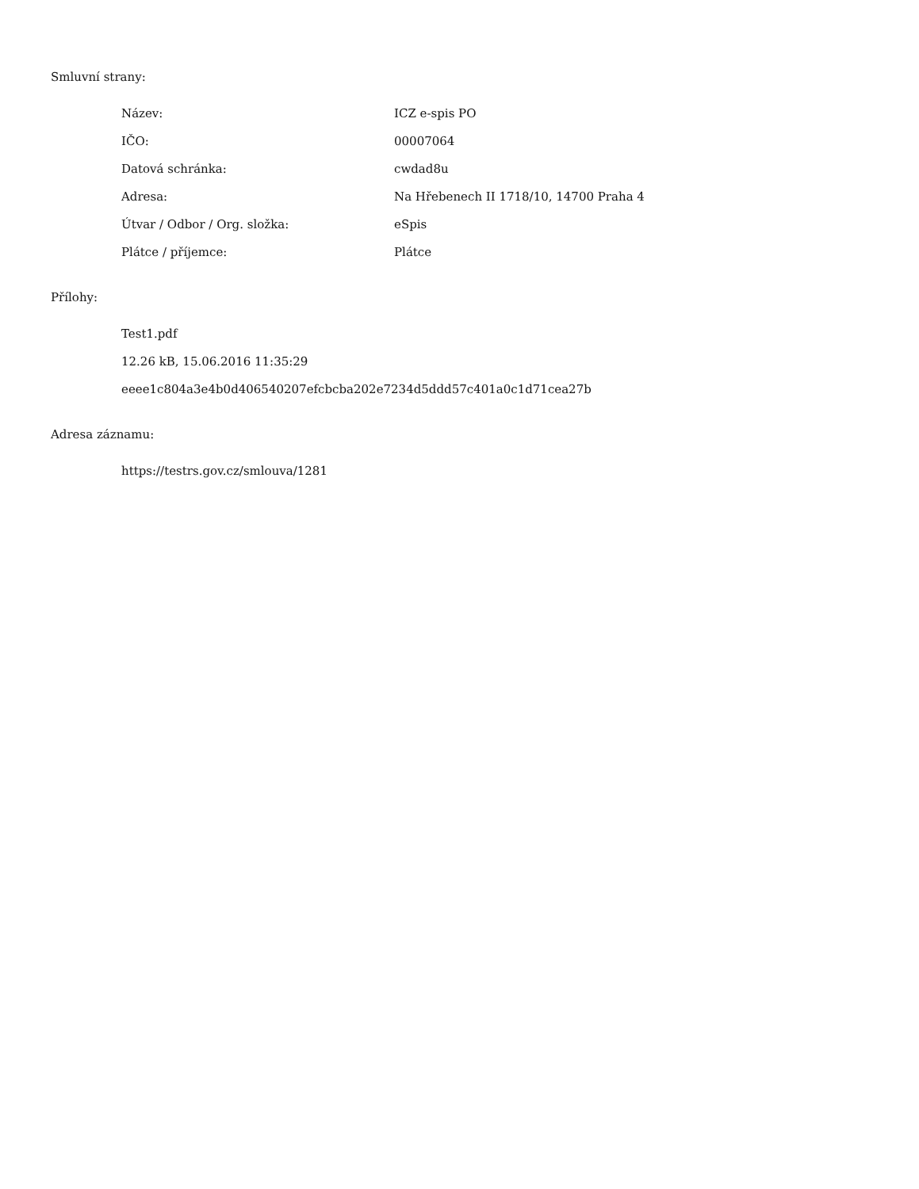Smluvní strany:
| Název: | ICZ e-spis PO |
| IČO: | 00007064 |
| Datová schránka: | cwdad8u |
| Adresa: | Na Hřebenech II 1718/10, 14700 Praha 4 |
| Útvar / Odbor / Org. složka: | eSpis |
| Plátce / příjemce: | Plátce |
Přílohy:
Test1.pdf
12.26 kB, 15.06.2016 11:35:29
eeee1c804a3e4b0d406540207efcbcba202e7234d5ddd57c401a0c1d71cea27b
Adresa záznamu:
https://testrs.gov.cz/smlouva/1281